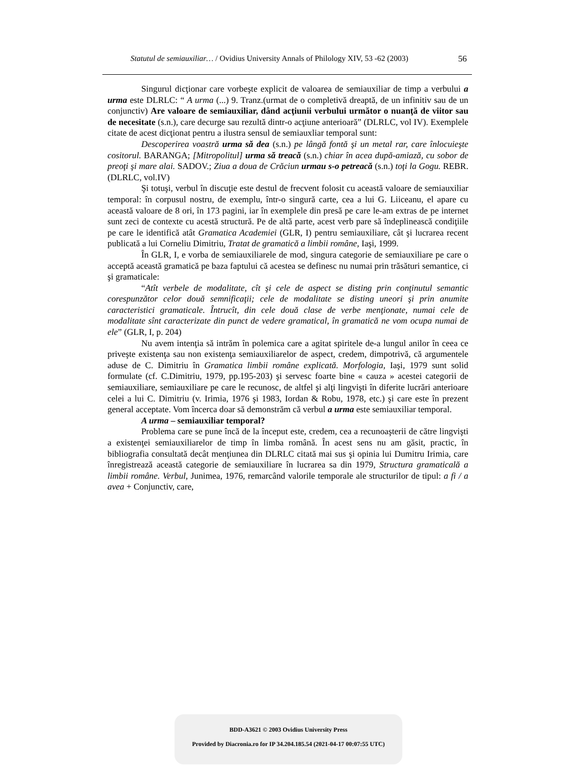Statutul de semiauxiliar… / Ovidius University Annals of Philology XIV, 53 -62 (2003) 56
Singurul dicţionar care vorbeşte explicit de valoarea de semiauxiliar de timp a verbului a urma este DLRLC: “ A urma (...) 9. Tranz.(urmat de o completivă dreaptă, de un infinitiv sau de un conjunctiv) Are valoare de semiauxiliar, dând acţiunii verbului următor o nuanţă de viitor sau de necesitate (s.n.), care decurge sau rezultă dintr-o acţiune anterioară” (DLRLC, vol IV). Exemplele citate de acest dicţionat pentru a ilustra sensul de semiauxliar temporal sunt:
Descoperirea voastră urma să dea (s.n.) pe lângă fontă şi un metal rar, care înlocuieşte cositorul. BARANGA; [Mitropolitul] urma să treacă (s.n.) chiar în acea după-amiază, cu sobor de preoţi şi mare alai. SADOV.; Ziua a doua de Crăciun urmau s-o petreacă (s.n.) toţi la Gogu. REBR. (DLRLC, vol.IV)
Şi totuşi, verbul în discuţie este destul de frecvent folosit cu această valoare de semiauxiliar temporal: în corpusul nostru, de exemplu, într-o singură carte, cea a lui G. Liiceanu, el apare cu această valoare de 8 ori, în 173 pagini, iar în exemplele din presă pe care le-am extras de pe internet sunt zeci de contexte cu acestă structură. Pe de altă parte, acest verb pare să îndeplinească condiţiile pe care le identifică atât Gramatica Academiei (GLR, I) pentru semiauxiliare, cât şi lucrarea recent publicată a lui Corneliu Dimitriu, Tratat de gramatică a limbii române, Iaşi, 1999.
În GLR, I, e vorba de semiauxiliarele de mod, singura categorie de semiauxiliare pe care o acceptă această gramatică pe baza faptului că acestea se definesc nu numai prin trăsături semantice, ci şi gramaticale:
“Atît verbele de modalitate, cît şi cele de aspect se disting prin conţinutul semantic corespunzător celor două semnificaţii; cele de modalitate se disting uneori şi prin anumite caracteristici gramaticale. Întrucît, din cele două clase de verbe menţionate, numai cele de modalitate sînt caracterizate din punct de vedere gramatical, în gramatică ne vom ocupa numai de ele” (GLR, I, p. 204)
Nu avem intenţia să intrăm în polemica care a agitat spiritele de-a lungul anilor în ceea ce priveşte existenţa sau non existenţa semiauxiliarelor de aspect, credem, dimpotrivă, că argumentele aduse de C. Dimitriu în Gramatica limbii române explicată. Morfologia, Iaşi, 1979 sunt solid formulate (cf. C.Dimitriu, 1979, pp.195-203) şi servesc foarte bine « cauza » acestei categorii de semiauxiliare, semiauxiliare pe care le recunosc, de altfel şi alţi lingvişti în diferite lucrări anterioare celei a lui C. Dimitriu (v. Irimia, 1976 şi 1983, Iordan & Robu, 1978, etc.) şi care este în prezent general acceptate. Vom încerca doar să demonstrăm că verbul a urma este semiauxiliar temporal.
A urma – semiauxiliar temporal?
Problema care se pune încă de la început este, credem, cea a recunoaşterii de către lingvişti a existenţei semiauxiliarelor de timp în limba română. În acest sens nu am găsit, practic, în bibliografia consultată decât menţiunea din DLRLC citată mai sus şi opinia lui Dumitru Irimia, care înregistrează această categorie de semiauxiliare în lucrarea sa din 1979, Structura gramaticală a limbii române. Verbul, Junimea, 1976, remarcând valorile temporale ale structurilor de tipul: a fi / a avea + Conjunctiv, care,
BDD-A3621 © 2003 Ovidius University Press
Provided by Diacronia.ro for IP 34.204.185.54 (2021-04-17 00:07:55 UTC)